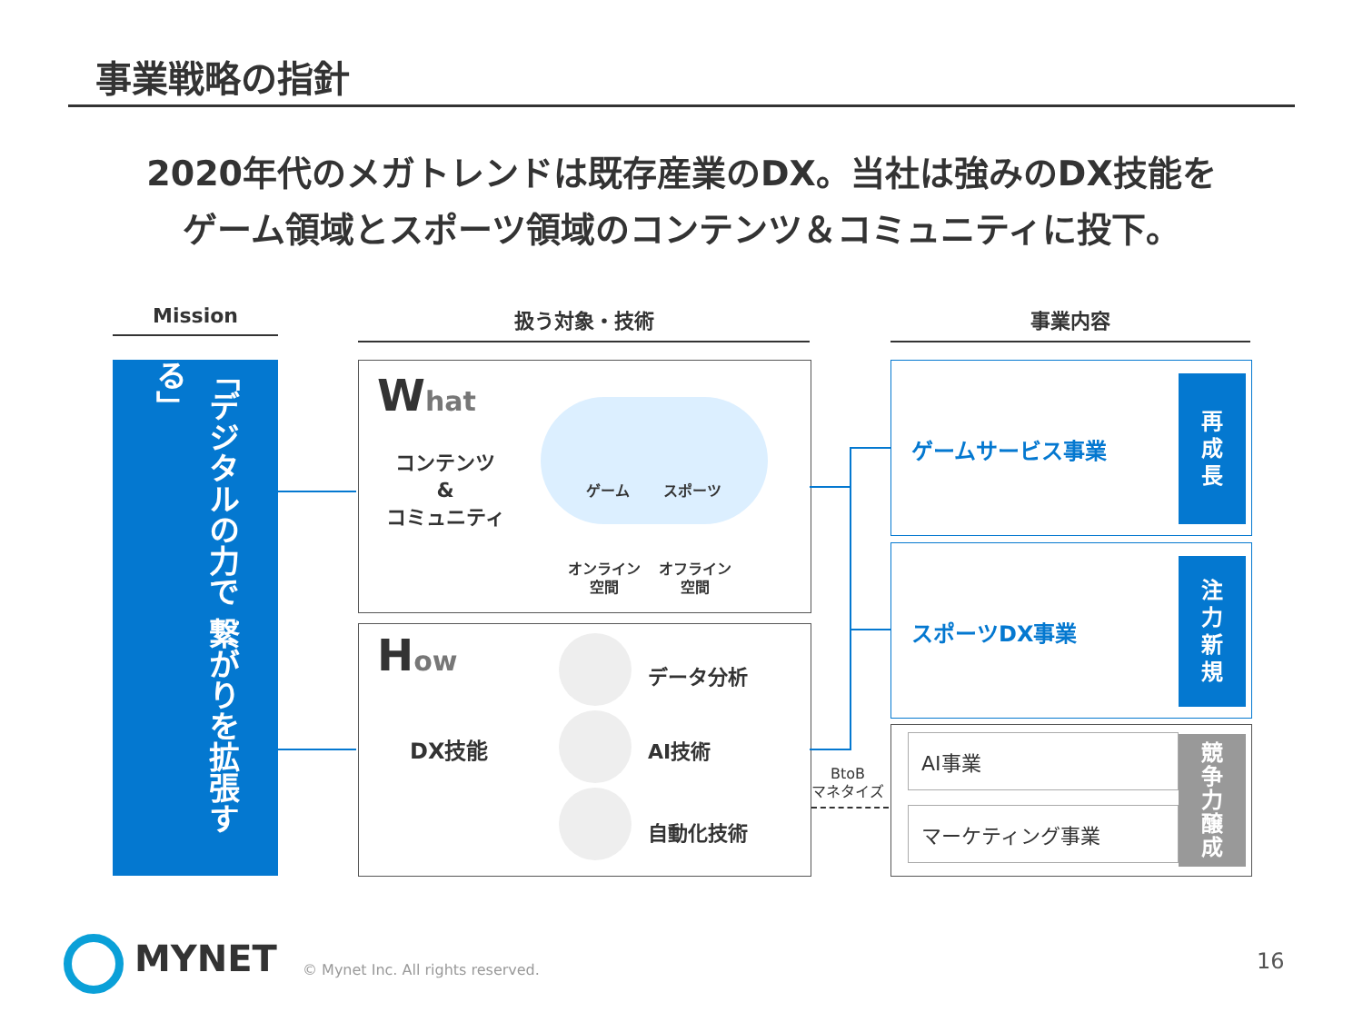事業戦略の指針
2020年代のメガトレンドは既存産業のDX。当社は強みのDX技能を
ゲーム領域とスポーツ領域のコンテンツ＆コミュニティに投下。
Mission 扱う対象・技術 事業内容
「デジタルの力で 繋がりを拡張する」
What
コンテンツ
&
コミュニティ
ゲーム スポーツ
オンライン
空間
オフライン
空間
How
DX技能
データ分析
AI技術
自動化技術
BtoB
マネタイズ
ゲームサービス事業
再
成
長
スポーツDX事業
注
力
新
規
AI事業
マーケティング事業
競
争
力
醸
成
MYNET
© Mynet Inc. All rights reserved.
16